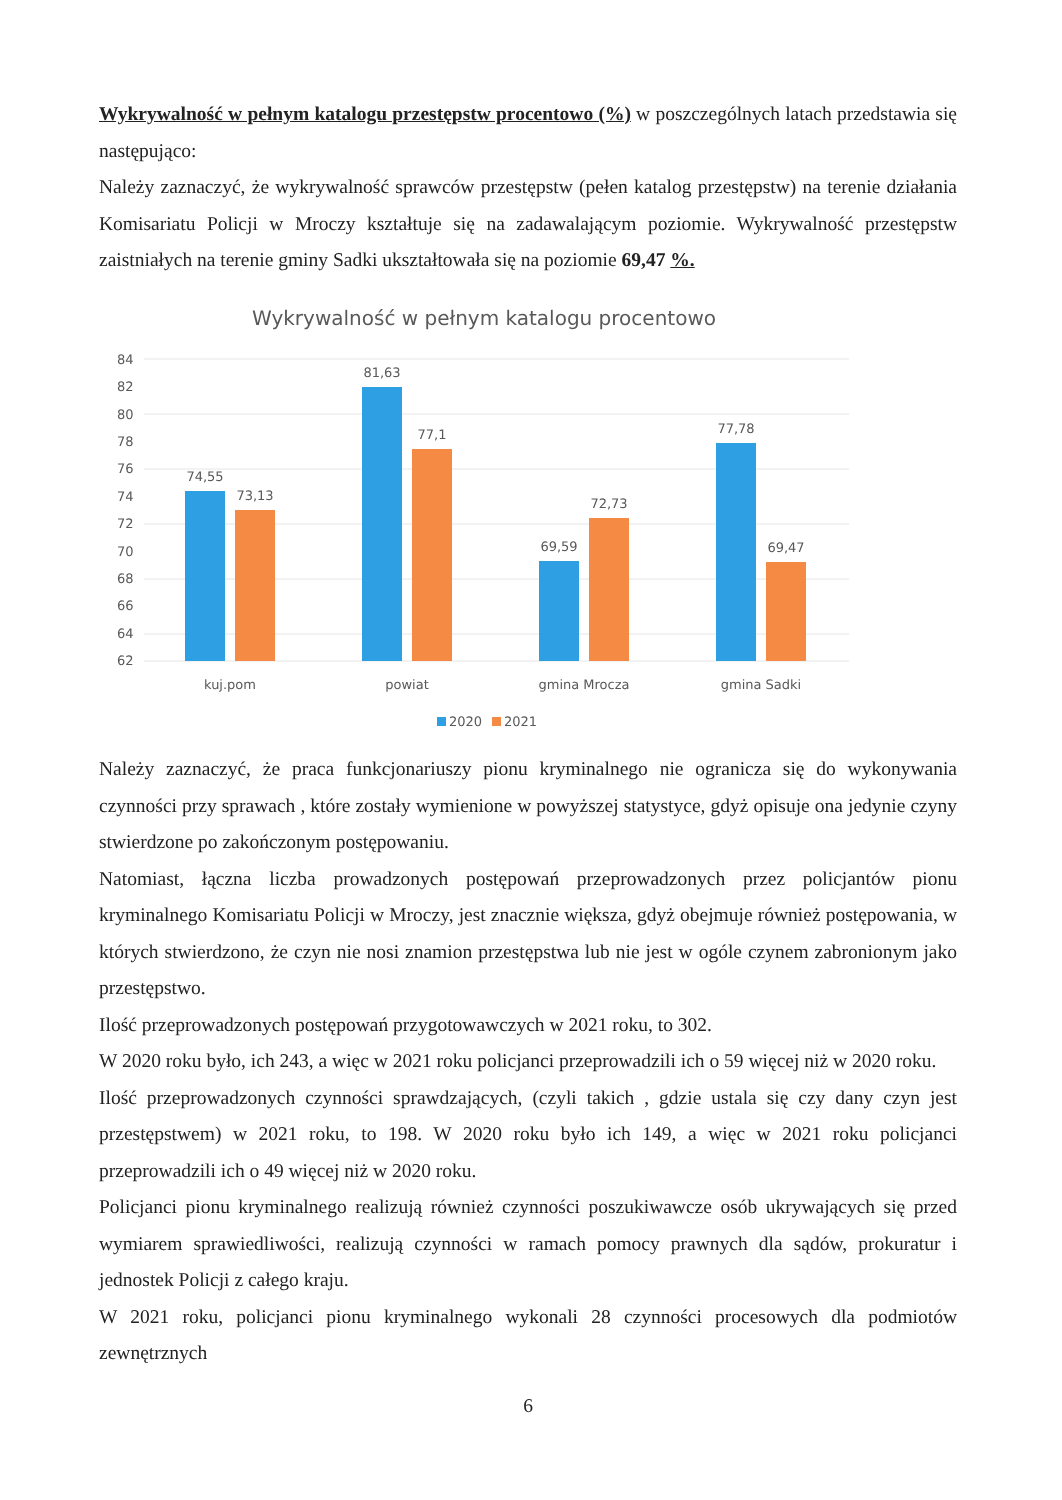Wykrywalność w pełnym katalogu przestępstw procentowo (%) w poszczególnych latach przedstawia się następująco:
Należy zaznaczyć, że wykrywalność sprawców przestępstw (pełen katalog przestępstw) na terenie działania Komisariatu Policji w Mroczy kształtuje się na zadawalającym poziomie. Wykrywalność przestępstw zaistniałych na terenie gminy Sadki ukształtowała się na poziomie 69,47 %.
Wykrywalność w pełnym katalogu procentowo
84
82
80
78
76
74
72
70
68
66
64
62
74,55
73,13
81,63
77,1
69,59
72,73
77,78
69,47
kuj.pom
powiat
gmina Mrocza
gmina Sadki
2020
2021
Należy zaznaczyć, że praca funkcjonariuszy pionu kryminalnego nie ogranicza się do wykonywania czynności przy sprawach , które zostały wymienione w powyższej statystyce, gdyż opisuje ona jedynie czyny stwierdzone po zakończonym postępowaniu.
Natomiast, łączna liczba prowadzonych postępowań przeprowadzonych przez policjantów pionu kryminalnego Komisariatu Policji w Mroczy, jest znacznie większa, gdyż obejmuje również postępowania, w których stwierdzono, że czyn nie nosi znamion przestępstwa lub nie jest w ogóle czynem zabronionym jako przestępstwo.
Ilość przeprowadzonych postępowań przygotowawczych w 2021 roku, to 302.
W 2020 roku było, ich 243, a więc w 2021 roku policjanci przeprowadzili ich o 59 więcej niż w 2020 roku.
Ilość przeprowadzonych czynności sprawdzających, (czyli takich , gdzie ustala się czy dany czyn jest przestępstwem) w 2021 roku, to 198. W 2020 roku było ich 149, a więc w 2021 roku policjanci przeprowadzili ich o 49 więcej niż w 2020 roku.
Policjanci pionu kryminalnego realizują również czynności poszukiwawcze osób ukrywających się przed wymiarem sprawiedliwości, realizują czynności w ramach pomocy prawnych dla sądów, prokuratur i jednostek Policji z całego kraju.
W 2021 roku, policjanci pionu kryminalnego wykonali 28 czynności procesowych dla podmiotów zewnętrznych
6